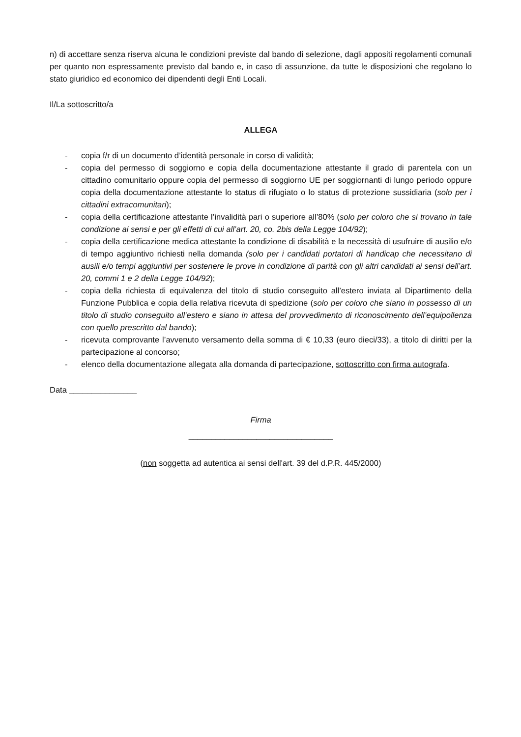n) di accettare senza riserva alcuna le condizioni previste dal bando di selezione, dagli appositi regolamenti comunali per quanto non espressamente previsto dal bando e, in caso di assunzione, da tutte le disposizioni che regolano lo stato giuridico ed economico dei dipendenti degli Enti Locali.
Il/La sottoscritto/a
ALLEGA
- copia f/r di un documento d’identità personale in corso di validità;
- copia del permesso di soggiorno e copia della documentazione attestante il grado di parentela con un cittadino comunitario oppure copia del permesso di soggiorno UE per soggiornanti di lungo periodo oppure copia della documentazione attestante lo status di rifugiato o lo status di protezione sussidiaria (solo per i cittadini extracomunitari);
- copia della certificazione attestante l’invalidità pari o superiore all’80% (solo per coloro che si trovano in tale condizione ai sensi e per gli effetti di cui all’art. 20, co. 2bis della Legge 104/92);
- copia della certificazione medica attestante la condizione di disabilità e la necessità di usufruire di ausilio e/o di tempo aggiuntivo richiesti nella domanda (solo per i candidati portatori di handicap che necessitano di ausili e/o tempi aggiuntivi per sostenere le prove in condizione di parità con gli altri candidati ai sensi dell’art. 20, commi 1 e 2 della Legge 104/92);
- copia della richiesta di equivalenza del titolo di studio conseguito all’estero inviata al Dipartimento della Funzione Pubblica e copia della relativa ricevuta di spedizione (solo per coloro che siano in possesso di un titolo di studio conseguito all’estero e siano in attesa del provvedimento di riconoscimento dell’equipollenza con quello prescritto dal bando);
- ricevuta comprovante l’avvenuto versamento della somma di € 10,33 (euro dieci/33), a titolo di diritti per la partecipazione al concorso;
- elenco della documentazione allegata alla domanda di partecipazione, sottoscritto con firma autografa.
Data _______________
Firma
________________________________
(non soggetta ad autentica ai sensi dell'art. 39 del d.P.R. 445/2000)